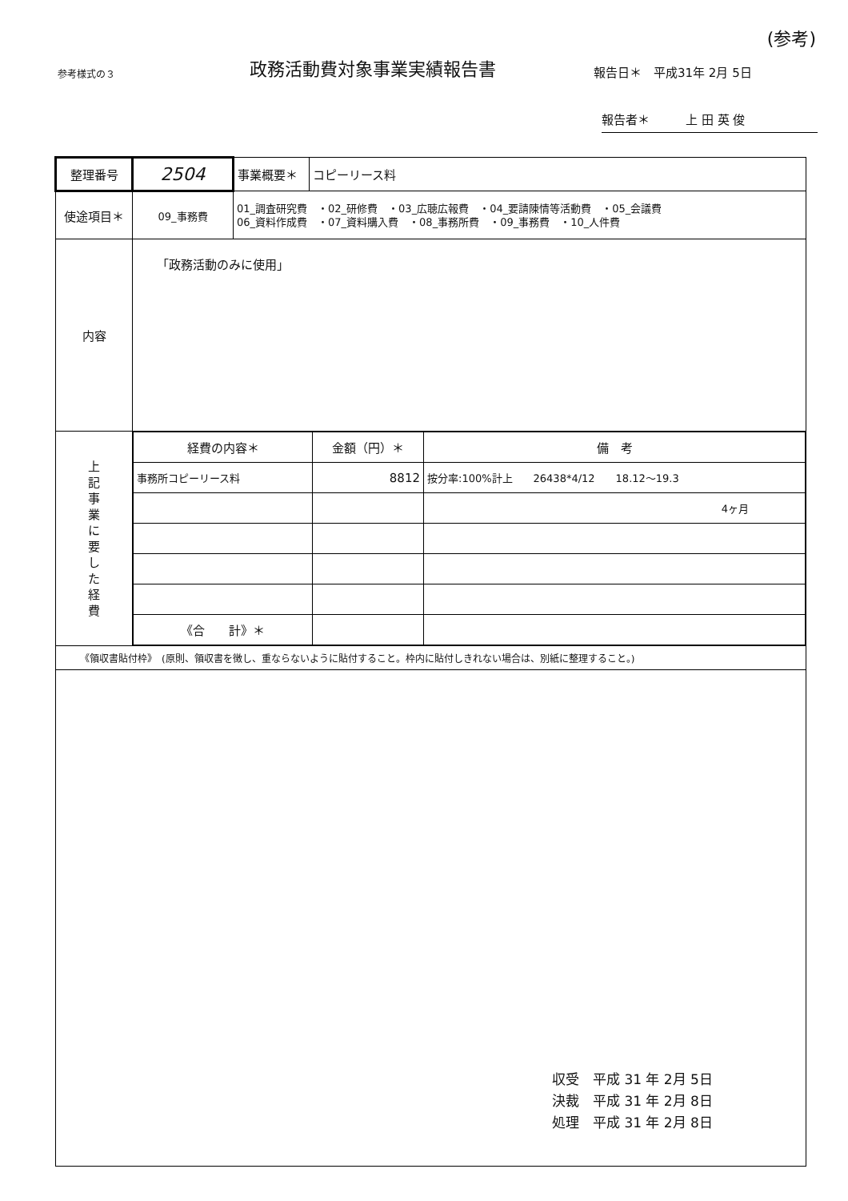(参考)
参考様式の３
政務活動費対象事業実績報告書
報告日＊　平成31年 2月 5日
報告者＊　　　上 田 英 俊
| 整理番号 | 2504 | 事業概要＊ | コピーリース料 |
| 使途項目＊ | 09_事務費 | 01_調査研究費 ・02_研修費 ・03_広聴広報費 ・04_要請陳情等活動費 ・05_会議費 06_資料作成費 ・07_資料購入費 ・08_事務所費 ・09_事務費 ・10_人件費 | |
| 内容 | 「政務活動のみに使用」 | | |
| 上 記 事 業 に 要 し た 経 費 | / 経費の内容＊ / 金額（円）＊ / 備 考 / / 事務所コピーリース料 / 8812 / 按分率:100%計上 26438*4/12 18.12～19.3 / / / / 4ヶ月 / / 《合 計》＊ / / / | | |
| 《領収書貼付枠》 (原則、領収書を徴し、重ならないように貼付すること。枠内に貼付しきれない場合は、別紙に整理すること。) | | | |
収受　平成 31 年 2月 5日
決裁　平成 31 年 2月 8日
処理　平成 31 年 2月 8日